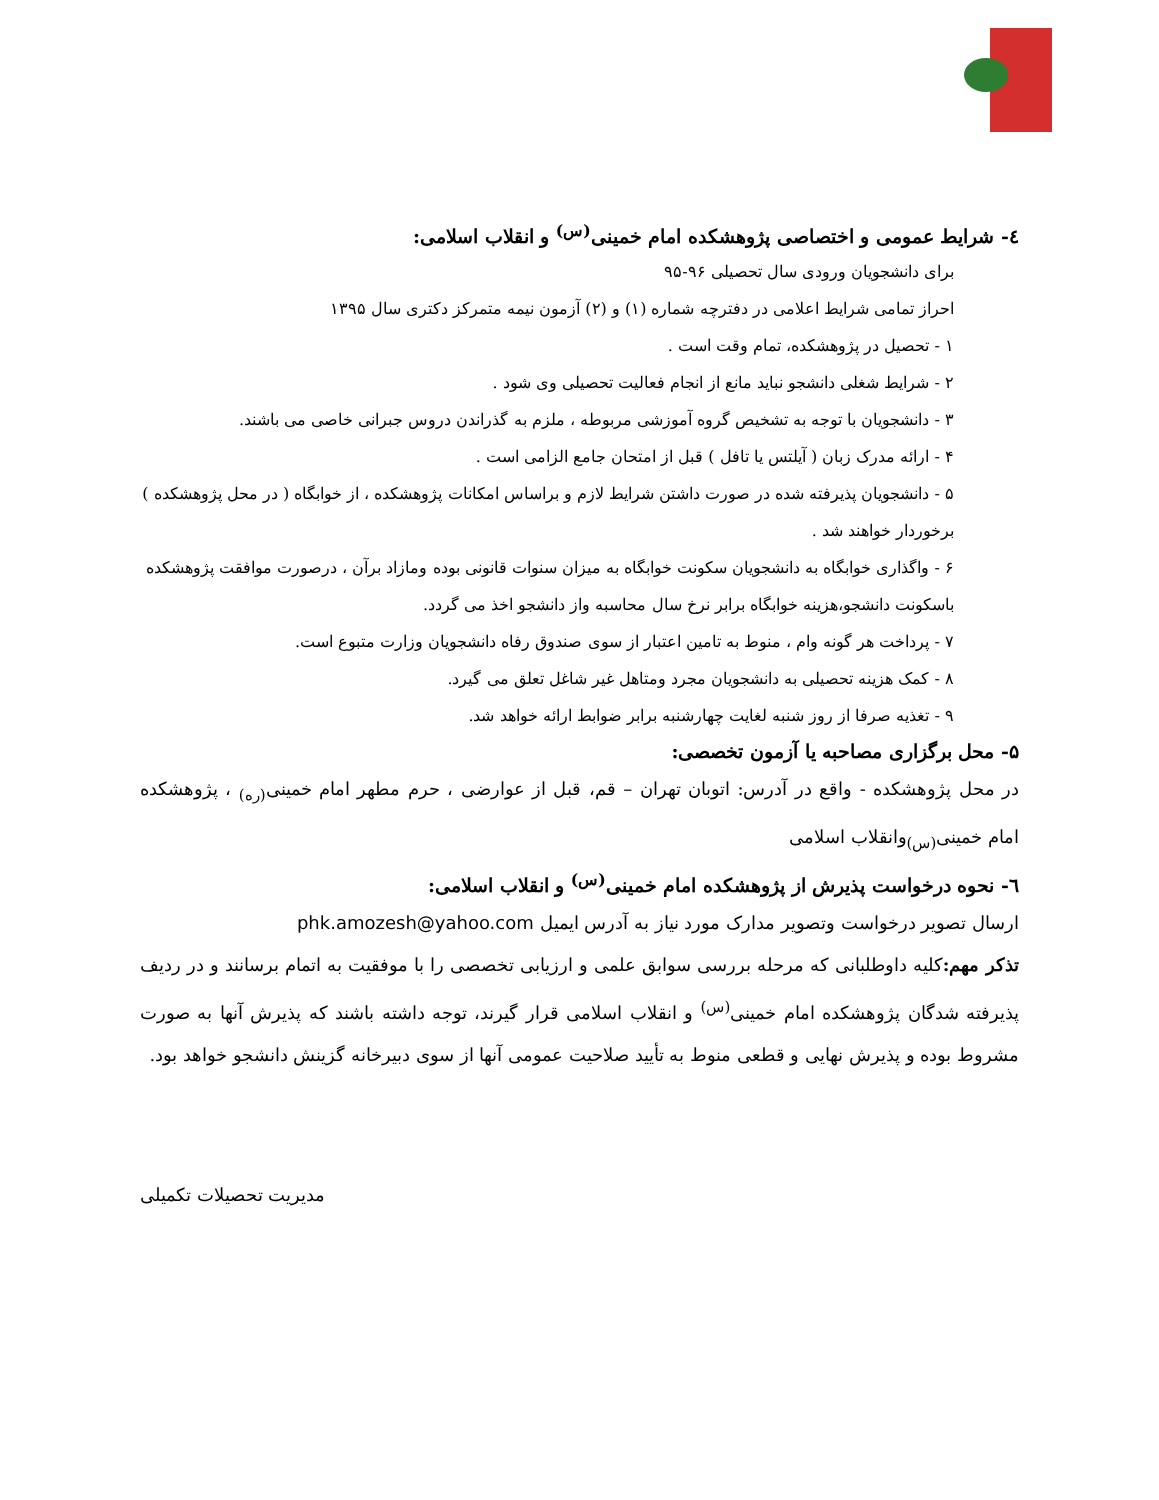٤- شرایط عمومی و اختصاصی پژوهشکده امام خمینی<sup>(س)</sup> و انقلاب اسلامی:
برای دانشجویان ورودی سال تحصیلی ۹۶-۹۵
احراز تمامی شرایط اعلامی در دفترچه شماره (۱) و (۲) آزمون نیمه متمرکز دکتری سال ۱۳۹۵
۱ - تحصیل در پژوهشکده، تمام وقت است .
۲ - شرایط شغلی دانشجو نباید مانع از انجام فعالیت تحصیلی وی شود .
۳ - دانشجویان با توجه به تشخیص گروه آموزشی مربوطه ، ملزم به گذراندن دروس جبرانی خاصی می باشند.
۴ - ارائه مدرک زبان ( آیلتس یا تافل ) قبل از امتحان جامع الزامی است .
۵ - دانشجویان پذیرفته شده در صورت داشتن شرایط لازم و براساس امکانات پژوهشکده ، از خوابگاه ( در محل پژوهشکده ) برخوردار خواهند شد .
۶ - واگذاری خوابگاه به دانشجویان سکونت خوابگاه به میزان سنوات قانونی بوده ومازاد برآن ، درصورت موافقت پژوهشکده باسکونت دانشجو،هزینه خوابگاه برابر نرخ سال محاسبه واز دانشجو اخذ می گردد.
۷ - پرداخت هر گونه وام ، منوط به تامین اعتبار از سوی صندوق رفاه دانشجویان وزارت متبوع است.
۸ - کمک هزینه تحصیلی به دانشجویان مجرد ومتاهل غیر شاغل تعلق می گیرد.
۹ - تغذیه صرفا از روز شنبه لغایت چهارشنبه برابر ضوابط ارائه خواهد شد.
۵- محل برگزاری مصاحبه یا آزمون تخصصی:
در محل پژوهشکده - واقع در آدرس: اتوبان تهران – قم، قبل از عوارضی ، حرم مطهر امام خمینی<sub>(ره)</sub> ، پژوهشکده امام خمینی<sub>(س)</sub>وانقلاب اسلامی
٦- نحوه درخواست پذیرش از پژوهشکده امام خمینی<sup>(س)</sup> و انقلاب اسلامی:
ارسال تصویر درخواست وتصویر مدارک مورد نیاز به آدرس ایمیل phk.amozesh@yahoo.com
تذکر مهم: کلیه داوطلبانی که مرحله بررسی سوابق علمی و ارزیابی تخصصی را با موفقیت به اتمام برسانند و در ردیف پذیرفته شدگان پژوهشکده امام خمینی<sup>(س)</sup> و انقلاب اسلامی قرار گیرند، توجه داشته باشند که پذیرش آنها به صورت مشروط بوده و پذیرش نهایی و قطعی منوط به تأیید صلاحیت عمومی آنها از سوی دبیرخانه گزینش دانشجو خواهد بود.
مدیریت تحصیلات تکمیلی